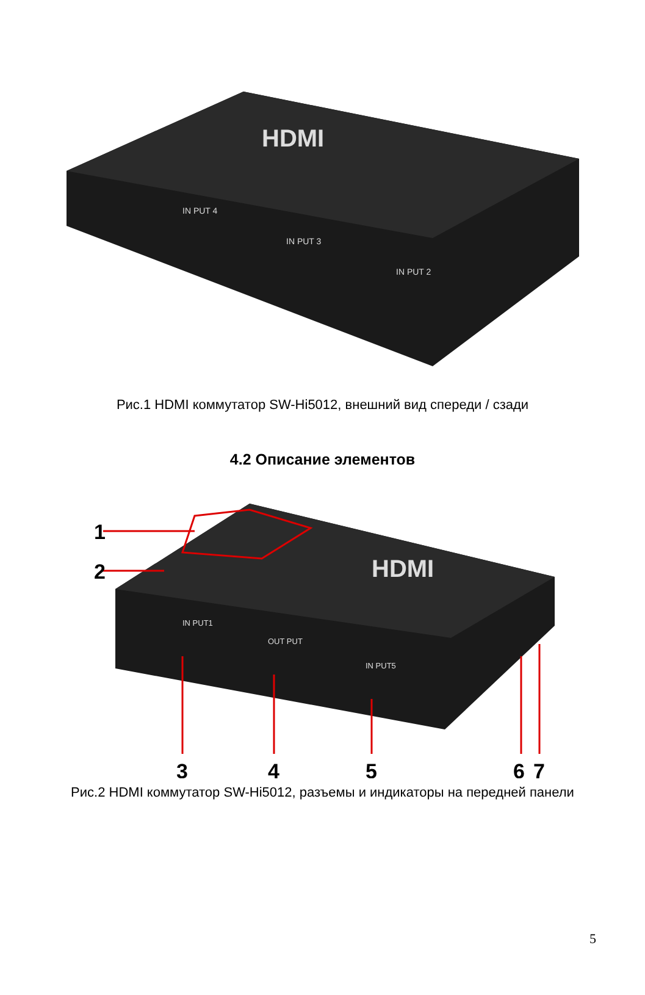IN PUT 4
IN PUT 3
IN PUT 2
HDMI
Рис.1 HDMI коммутатор SW-Hi5012, внешний вид спереди / сзади
4.2 Описание элементов
HDMI
IN PUT1
OUT PUT
IN PUT5
1
2
3
4
5
6
7
Рис.2 HDMI коммутатор SW-Hi5012, разъемы и индикаторы на передней панели
5